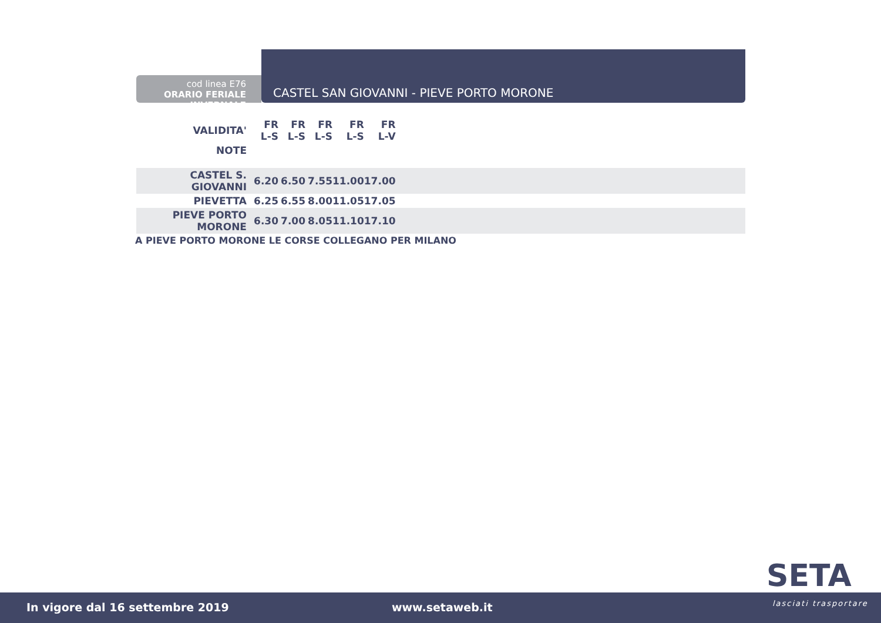cod linea E76
ORARIO FERIALE INVERNALE
CASTEL SAN GIOVANNI - PIEVE PORTO MORONE
| VALIDITA' | FR L-S | FR L-S | FR L-S | FR L-S | FR L-V | |
| --- | --- | --- | --- | --- | --- | --- |
| NOTE | | | | | | |
| CASTEL S. GIOVANNI | 6.20 | 6.50 | 7.55 | 11.00 | 17.00 | |
| PIEVETTA | 6.25 | 6.55 | 8.00 | 11.05 | 17.05 | |
| PIEVE PORTO MORONE | 6.30 | 7.00 | 8.05 | 11.10 | 17.10 | |
A PIEVE PORTO MORONE LE CORSE COLLEGANO PER MILANO
SETA
In vigore dal 16 settembre 2019 www.setaweb.it lasciati trasportare